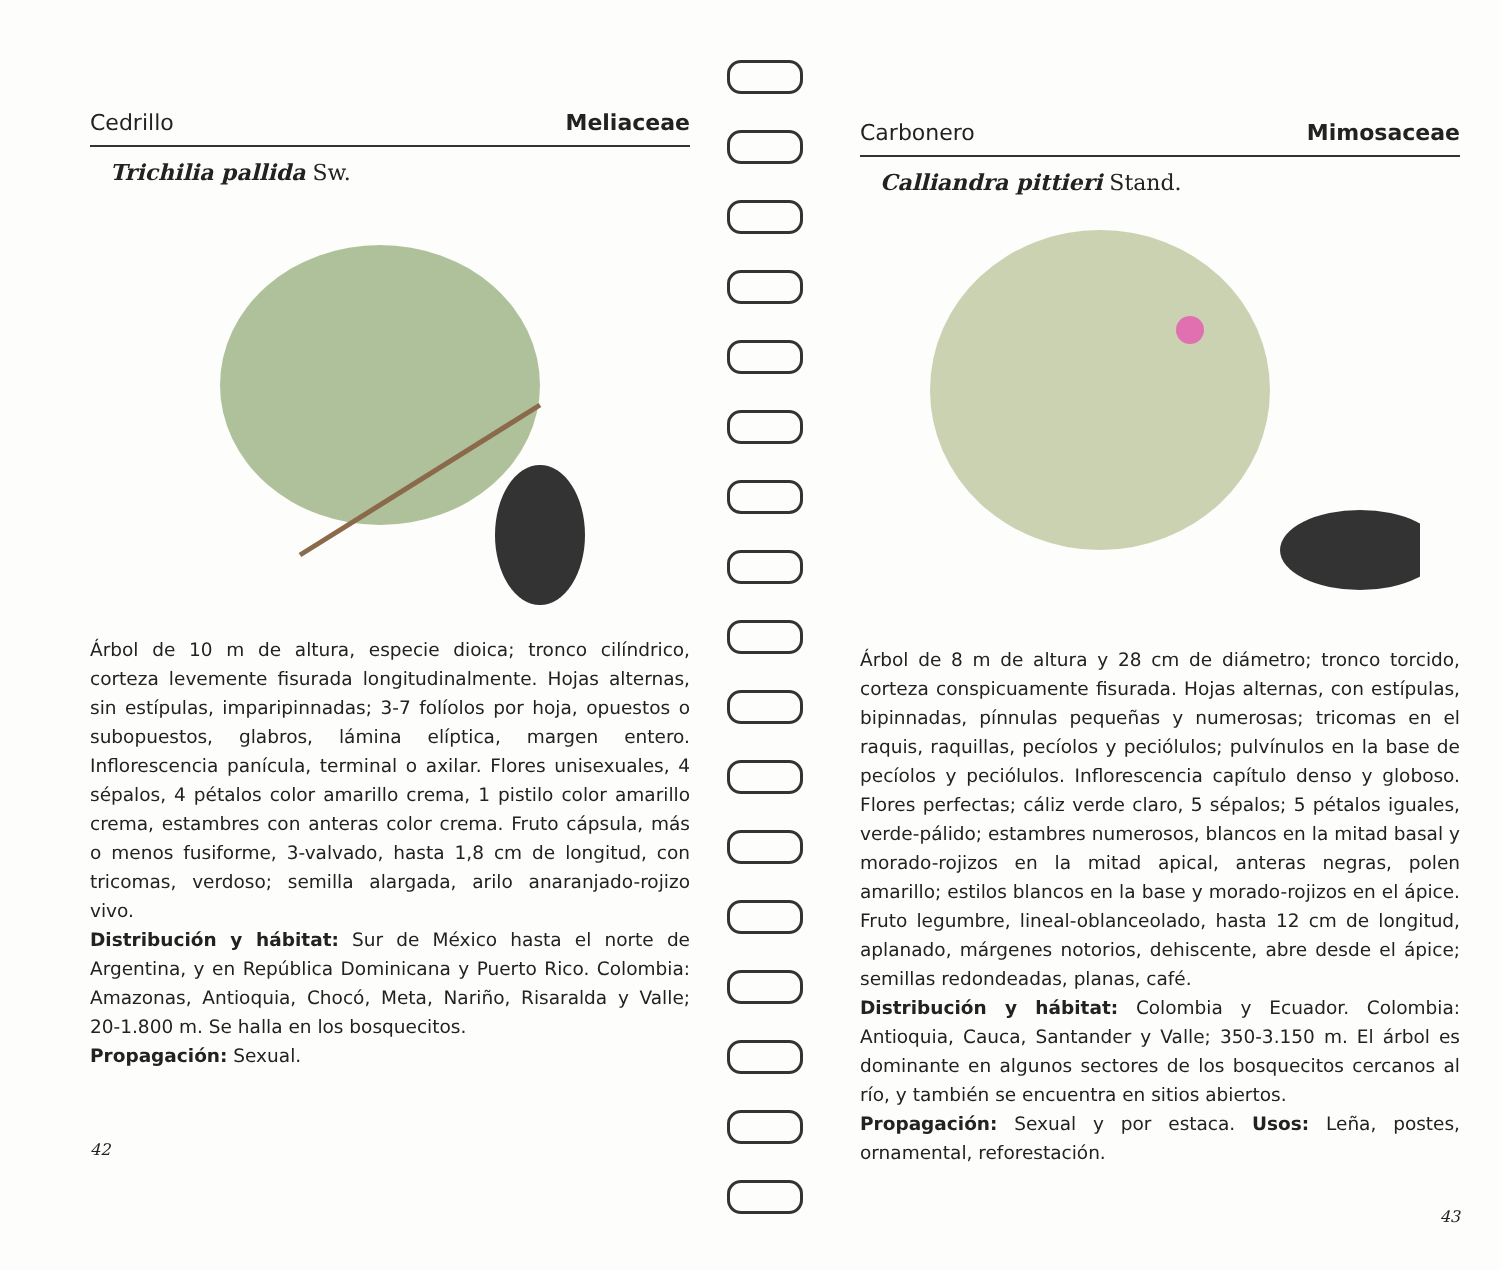Cedrillo Meliaceae
Trichilia pallida Sw.
Árbol de 10 m de altura, especie dioica; tronco cilíndrico, corteza levemente fisurada longitudinalmente. Hojas alternas, sin estípulas, imparipinnadas; 3-7 folíolos por hoja, opuestos o subopuestos, glabros, lámina elíptica, margen entero. Inflorescencia panícula, terminal o axilar. Flores unisexuales, 4 sépalos, 4 pétalos color amarillo crema, 1 pistilo color amarillo crema, estambres con anteras color crema. Fruto cápsula, más o menos fusiforme, 3-valvado, hasta 1,8 cm de longitud, con tricomas, verdoso; semilla alargada, arilo anaranjado-rojizo vivo.
Distribución y hábitat: Sur de México hasta el norte de Argentina, y en República Dominicana y Puerto Rico. Colombia: Amazonas, Antioquia, Chocó, Meta, Nariño, Risaralda y Valle; 20-1.800 m. Se halla en los bosquecitos.
Propagación: Sexual.
42
Carbonero Mimosaceae
Calliandra pittieri Stand.
Árbol de 8 m de altura y 28 cm de diámetro; tronco torcido, corteza conspicuamente fisurada. Hojas alternas, con estípulas, bipinnadas, pínnulas pequeñas y numerosas; tricomas en el raquis, raquillas, pecíolos y peciólulos; pulvínulos en la base de pecíolos y peciólulos. Inflorescencia capítulo denso y globoso. Flores perfectas; cáliz verde claro, 5 sépalos; 5 pétalos iguales, verde-pálido; estambres numerosos, blancos en la mitad basal y morado-rojizos en la mitad apical, anteras negras, polen amarillo; estilos blancos en la base y morado-rojizos en el ápice. Fruto legumbre, lineal-oblanceolado, hasta 12 cm de longitud, aplanado, márgenes notorios, dehiscente, abre desde el ápice; semillas redondeadas, planas, café.
Distribución y hábitat: Colombia y Ecuador. Colombia: Antioquia, Cauca, Santander y Valle; 350-3.150 m. El árbol es dominante en algunos sectores de los bosquecitos cercanos al río, y también se encuentra en sitios abiertos.
Propagación: Sexual y por estaca. Usos: Leña, postes, ornamental, reforestación.
43